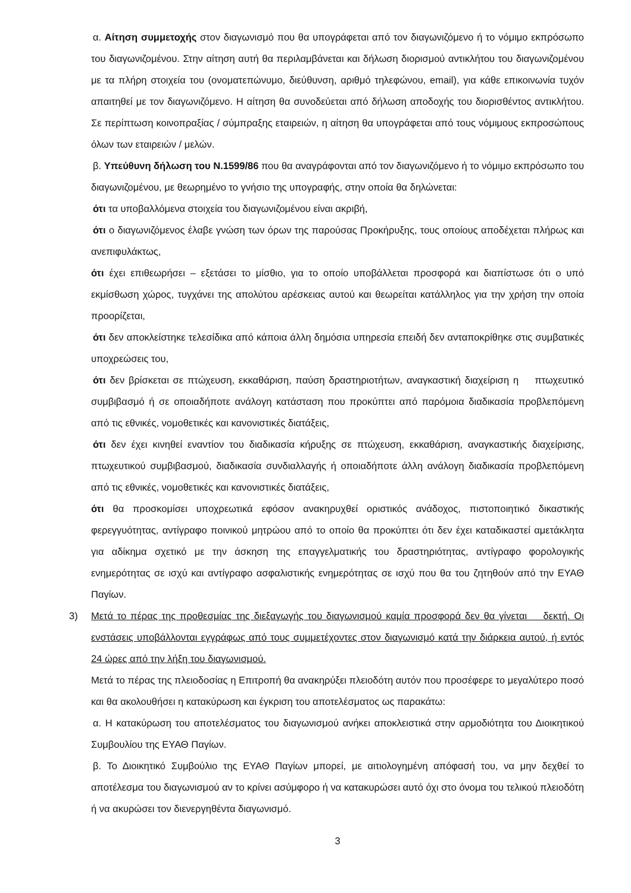α. Αίτηση συμμετοχής στον διαγωνισμό που θα υπογράφεται από τον διαγωνιζόμενο ή το νόμιμο εκπρόσωπο του διαγωνιζομένου. Στην αίτηση αυτή θα περιλαμβάνεται και δήλωση διορισμού αντικλήτου του διαγωνιζομένου με τα πλήρη στοιχεία του (ονοματεπώνυμο, διεύθυνση, αριθμό τηλεφώνου, email), για κάθε επικοινωνία τυχόν απαιτηθεί με τον διαγωνιζόμενο. Η αίτηση θα συνοδεύεται από δήλωση αποδοχής του διορισθέντος αντικλήτου. Σε περίπτωση κοινοπραξίας / σύμπραξης εταιρειών, η αίτηση θα υπογράφεται από τους νόμιμους εκπροσώπους όλων των εταιρειών / μελών.
β. Υπεύθυνη δήλωση του Ν.1599/86 που θα αναγράφονται από τον διαγωνιζόμενο ή το νόμιμο εκπρόσωπο του διαγωνιζομένου, με θεωρημένο το γνήσιο της υπογραφής, στην οποία θα δηλώνεται:
ότι τα υποβαλλόμενα στοιχεία του διαγωνιζομένου είναι ακριβή,
ότι ο διαγωνιζόμενος έλαβε γνώση των όρων της παρούσας Προκήρυξης, τους οποίους αποδέχεται πλήρως και ανεπιφυλάκτως,
ότι έχει επιθεωρήσει – εξετάσει το μίσθιο, για το οποίο υποβάλλεται προσφορά και διαπίστωσε ότι ο υπό εκμίσθωση χώρος, τυγχάνει της απολύτου αρέσκειας αυτού και θεωρείται κατάλληλος για την χρήση την οποία προορίζεται,
ότι δεν αποκλείστηκε τελεσίδικα από κάποια άλλη δημόσια υπηρεσία επειδή δεν ανταποκρίθηκε στις συμβατικές υποχρεώσεις του,
ότι δεν βρίσκεται σε πτώχευση, εκκαθάριση, παύση δραστηριοτήτων, αναγκαστική διαχείριση η πτωχευτικό συμβιβασμό ή σε οποιαδήποτε ανάλογη κατάσταση που προκύπτει από παρόμοια διαδικασία προβλεπόμενη από τις εθνικές, νομοθετικές και κανονιστικές διατάξεις,
ότι δεν έχει κινηθεί εναντίον του διαδικασία κήρυξης σε πτώχευση, εκκαθάριση, αναγκαστικής διαχείρισης, πτωχευτικού συμβιβασμού, διαδικασία συνδιαλλαγής ή οποιαδήποτε άλλη ανάλογη διαδικασία προβλεπόμενη από τις εθνικές, νομοθετικές και κανονιστικές διατάξεις,
ότι θα προσκομίσει υποχρεωτικά εφόσον ανακηρυχθεί οριστικός ανάδοχος, πιστοποιητικό δικαστικής φερεγγυότητας, αντίγραφο ποινικού μητρώου από το οποίο θα προκύπτει ότι δεν έχει καταδικαστεί αμετάκλητα για αδίκημα σχετικό με την άσκηση της επαγγελματικής του δραστηριότητας, αντίγραφο φορολογικής ενημερότητας σε ισχύ και αντίγραφο ασφαλιστικής ενημερότητας σε ισχύ που θα του ζητηθούν από την ΕΥΑΘ Παγίων.
3) Μετά το πέρας της προθεσμίας της διεξαγωγής του διαγωνισμού καμία προσφορά δεν θα γίνεται δεκτή. Οι ενστάσεις υποβάλλονται εγγράφως από τους συμμετέχοντες στον διαγωνισμό κατά την διάρκεια αυτού, ή εντός 24 ώρες από την λήξη του διαγωνισμού.
Μετά το πέρας της πλειοδοσίας η Επιτροπή θα ανακηρύξει πλειοδότη αυτόν που προσέφερε το μεγαλύτερο ποσό και θα ακολουθήσει η κατακύρωση και έγκριση του αποτελέσματος ως παρακάτω:
α. Η κατακύρωση του αποτελέσματος του διαγωνισμού ανήκει αποκλειστικά στην αρμοδιότητα του Διοικητικού Συμβουλίου της ΕΥΑΘ Παγίων.
β. Το Διοικητικό Συμβούλιο της ΕΥΑΘ Παγίων μπορεί, με αιτιολογημένη απόφασή του, να μην δεχθεί το αποτέλεσμα του διαγωνισμού αν το κρίνει ασύμφορο ή να κατακυρώσει αυτό όχι στο όνομα του τελικού πλειοδότη ή να ακυρώσει τον διενεργηθέντα διαγωνισμό.
3